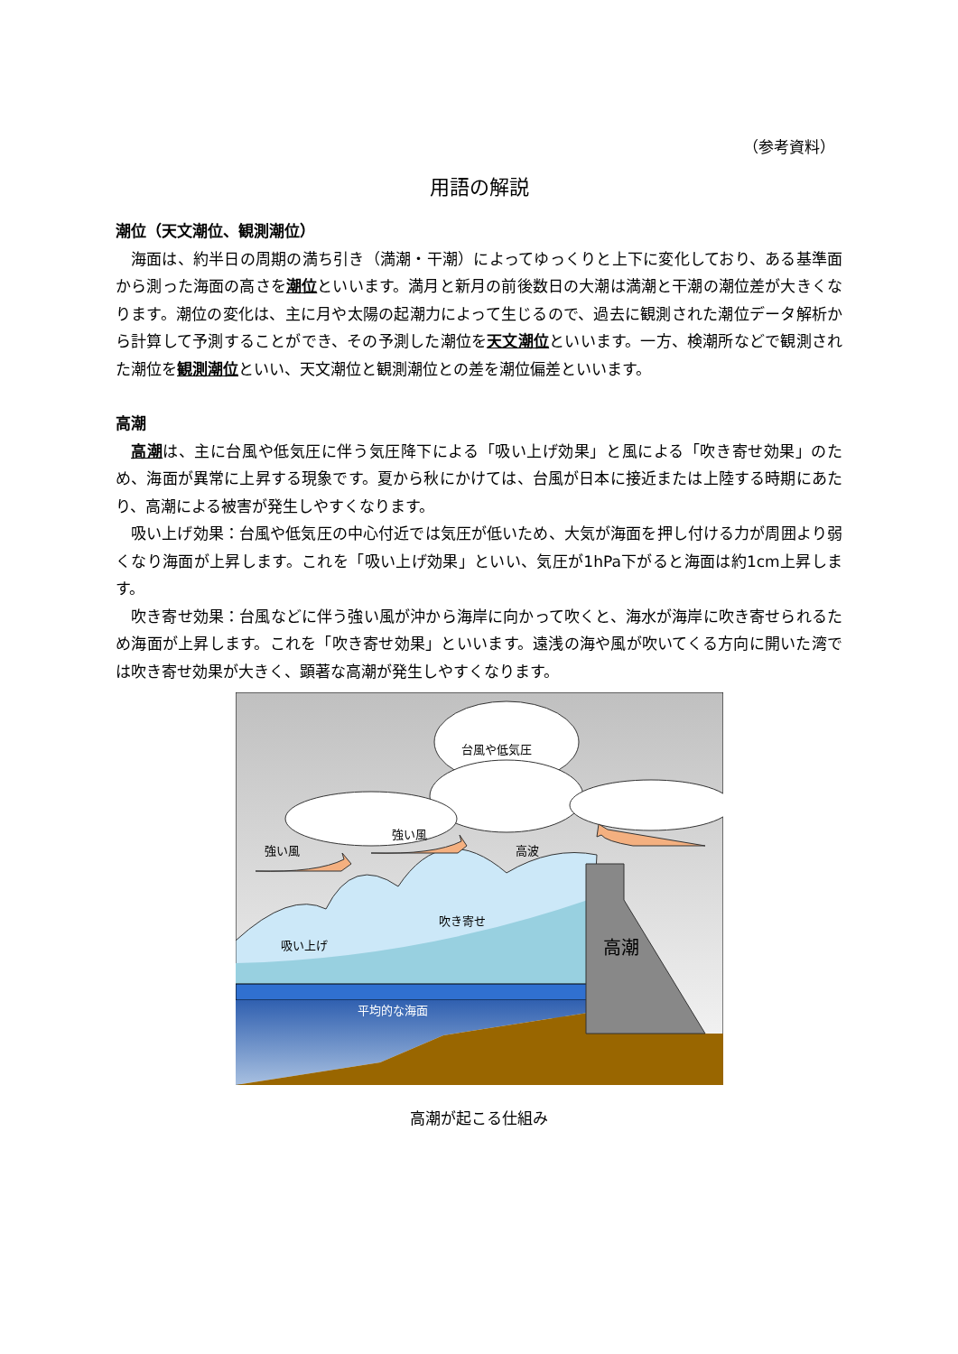（参考資料）
用語の解説
潮位（天文潮位、観測潮位）
海面は、約半日の周期の満ち引き（満潮・干潮）によってゆっくりと上下に変化しており、ある基準面から測った海面の高さを潮位といいます。満月と新月の前後数日の大潮は満潮と干潮の潮位差が大きくなります。潮位の変化は、主に月や太陽の起潮力によって生じるので、過去に観測された潮位データ解析から計算して予測することができ、その予測した潮位を天文潮位といいます。一方、検潮所などで観測された潮位を観測潮位といい、天文潮位と観測潮位との差を潮位偏差といいます。
高潮
高潮は、主に台風や低気圧に伴う気圧降下による「吸い上げ効果」と風による「吹き寄せ効果」のため、海面が異常に上昇する現象です。夏から秋にかけては、台風が日本に接近または上陸する時期にあたり、高潮による被害が発生しやすくなります。
吸い上げ効果：台風や低気圧の中心付近では気圧が低いため、大気が海面を押し付ける力が周囲より弱くなり海面が上昇します。これを「吸い上げ効果」といい、気圧が1hPa下がると海面は約1cm上昇します。
吹き寄せ効果：台風などに伴う強い風が沖から海岸に向かって吹くと、海水が海岸に吹き寄せられるため海面が上昇します。これを「吹き寄せ効果」といいます。遠浅の海や風が吹いてくる方向に開いた湾では吹き寄せ効果が大きく、顕著な高潮が発生しやすくなります。
台風や低気圧
強い風
強い風
高波
吹き寄せ
吸い上げ
高潮
平均的な海面
高潮が起こる仕組み